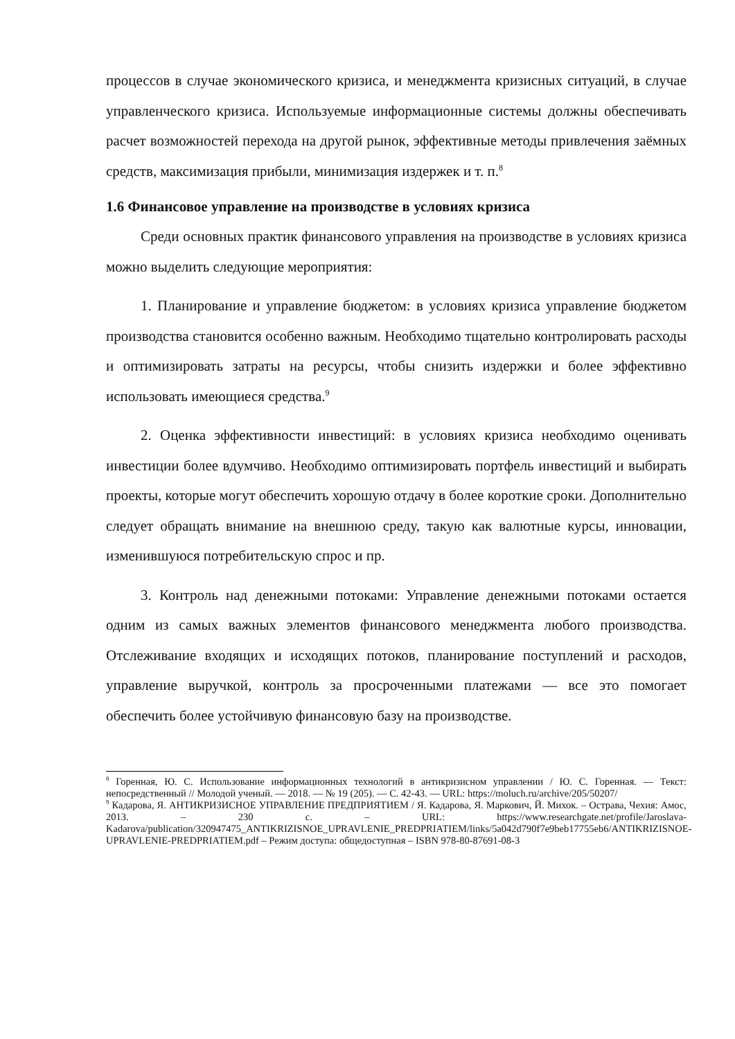процессов в случае экономического кризиса, и менеджмента кризисных ситуаций, в случае управленческого кризиса. Используемые информационные системы должны обеспечивать расчет возможностей перехода на другой рынок, эффективные методы привлечения заёмных средств, максимизация прибыли, минимизация издержек и т. п.<sup>8</sup>
1.6 Финансовое управление на производстве в условиях кризиса
Среди основных практик финансового управления на производстве в условиях кризиса можно выделить следующие мероприятия:
1. Планирование и управление бюджетом: в условиях кризиса управление бюджетом производства становится особенно важным. Необходимо тщательно контролировать расходы и оптимизировать затраты на ресурсы, чтобы снизить издержки и более эффективно использовать имеющиеся средства.<sup>9</sup>
2. Оценка эффективности инвестиций: в условиях кризиса необходимо оценивать инвестиции более вдумчиво. Необходимо оптимизировать портфель инвестиций и выбирать проекты, которые могут обеспечить хорошую отдачу в более короткие сроки. Дополнительно следует обращать внимание на внешнюю среду, такую как валютные курсы, инновации, изменившуюся потребительскую спрос и пр.
3. Контроль над денежными потоками: Управление денежными потоками остается одним из самых важных элементов финансового менеджмента любого производства. Отслеживание входящих и исходящих потоков, планирование поступлений и расходов, управление выручкой, контроль за просроченными платежами — все это помогает обеспечить более устойчивую финансовую базу на производстве.
<sup>8</sup> Горенная, Ю. С. Использование информационных технологий в антикризисном управлении / Ю. С. Горенная. — Текст: непосредственный // Молодой ученый. — 2018. — № 19 (205). — С. 42-43. — URL: https://moluch.ru/archive/205/50207/
<sup>9</sup> Кадарова, Я. АНТИКРИЗИСНОЕ УПРАВЛЕНИЕ ПРЕДПРИЯТИЕМ / Я. Кадарова, Я. Маркович, Й. Михок. – Острава, Чехия: Амос, 2013. – 230 с. – URL: https://www.researchgate.net/profile/Jaroslava-Kadarova/publication/320947475_ANTIKRIZISNOE_UPRAVLENIE_PREDPRIATIEM/links/5a042d790f7e9beb17755eb6/ANTIKRIZISNOE-UPRAVLENIE-PREDPRIATIEM.pdf – Режим доступа: общедоступная – ISBN 978-80-87691-08-3